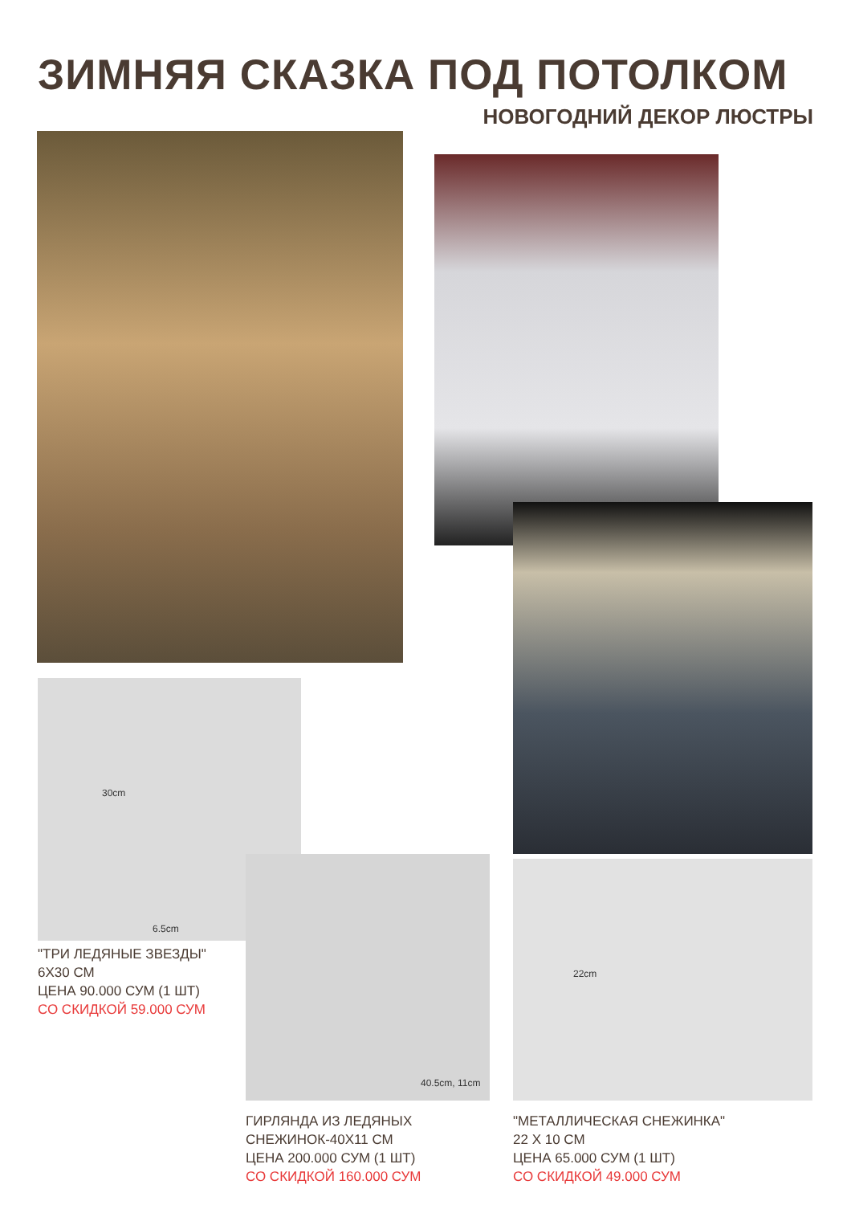ЗИМНЯЯ СКАЗКА ПОД ПОТОЛКОМ
НОВОГОДНИЙ ДЕКОР ЛЮСТРЫ
30cm
6.5cm
40.5cm, 11cm 22cm
"ТРИ ЛЕДЯНЫЕ ЗВЕЗДЫ"
6Х30 СМ
ЦЕНА 90.000 СУМ (1 ШТ)
СО СКИДКОЙ 59.000 СУМ
ГИРЛЯНДА ИЗ ЛЕДЯНЫХ
СНЕЖИНОК-40Х11 СМ
ЦЕНА 200.000 СУМ (1 ШТ)
СО СКИДКОЙ 160.000 СУМ
"МЕТАЛЛИЧЕСКАЯ СНЕЖИНКА"
22 Х 10 СМ
ЦЕНА 65.000 СУМ (1 ШТ)
СО СКИДКОЙ 49.000 СУМ